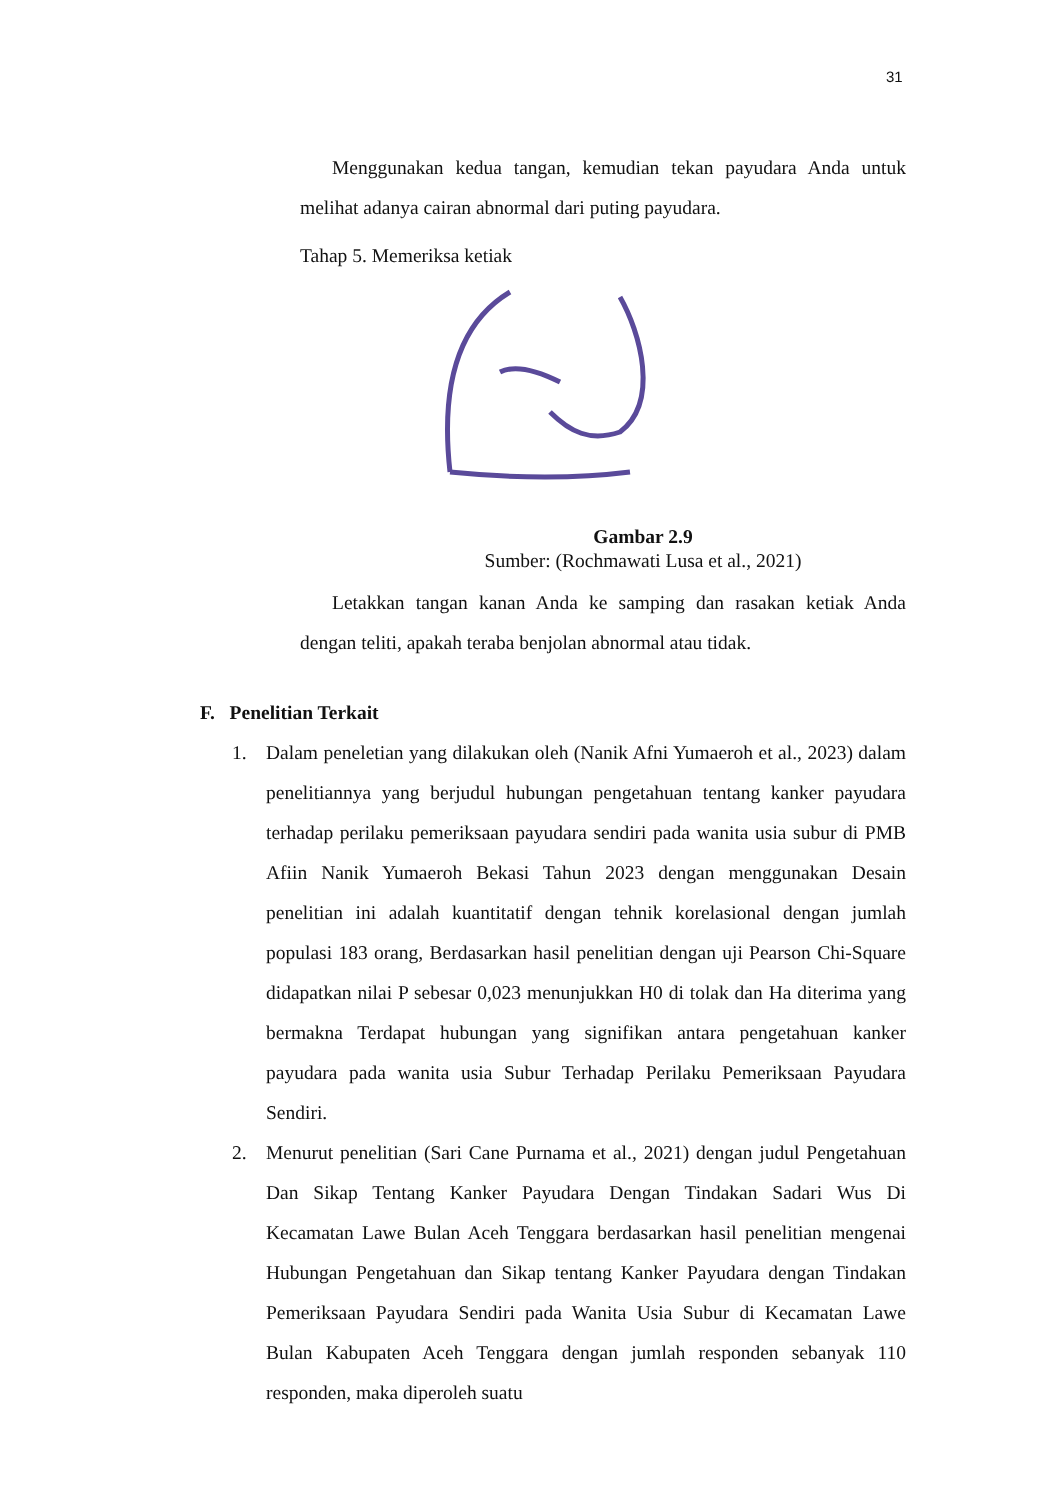31
Menggunakan kedua tangan, kemudian tekan payudara Anda untuk melihat adanya cairan abnormal dari puting payudara.
Tahap 5. Memeriksa ketiak
Gambar 2.9
Sumber: (Rochmawati Lusa et al., 2021)
Letakkan tangan kanan Anda ke samping dan rasakan ketiak Anda dengan teliti, apakah teraba benjolan abnormal atau tidak.
F. Penelitian Terkait
1. Dalam peneletian yang dilakukan oleh (Nanik Afni Yumaeroh et al., 2023) dalam penelitiannya yang berjudul hubungan pengetahuan tentang kanker payudara terhadap perilaku pemeriksaan payudara sendiri pada wanita usia subur di PMB Afiin Nanik Yumaeroh Bekasi Tahun 2023 dengan menggunakan Desain penelitian ini adalah kuantitatif dengan tehnik korelasional dengan jumlah populasi 183 orang, Berdasarkan hasil penelitian dengan uji Pearson Chi-Square didapatkan nilai P sebesar 0,023 menunjukkan H0 di tolak dan Ha diterima yang bermakna Terdapat hubungan yang signifikan antara pengetahuan kanker payudara pada wanita usia Subur Terhadap Perilaku Pemeriksaan Payudara Sendiri.
2. Menurut penelitian (Sari Cane Purnama et al., 2021) dengan judul Pengetahuan Dan Sikap Tentang Kanker Payudara Dengan Tindakan Sadari Wus Di Kecamatan Lawe Bulan Aceh Tenggara berdasarkan hasil penelitian mengenai Hubungan Pengetahuan dan Sikap tentang Kanker Payudara dengan Tindakan Pemeriksaan Payudara Sendiri pada Wanita Usia Subur di Kecamatan Lawe Bulan Kabupaten Aceh Tenggara dengan jumlah responden sebanyak 110 responden, maka diperoleh suatu